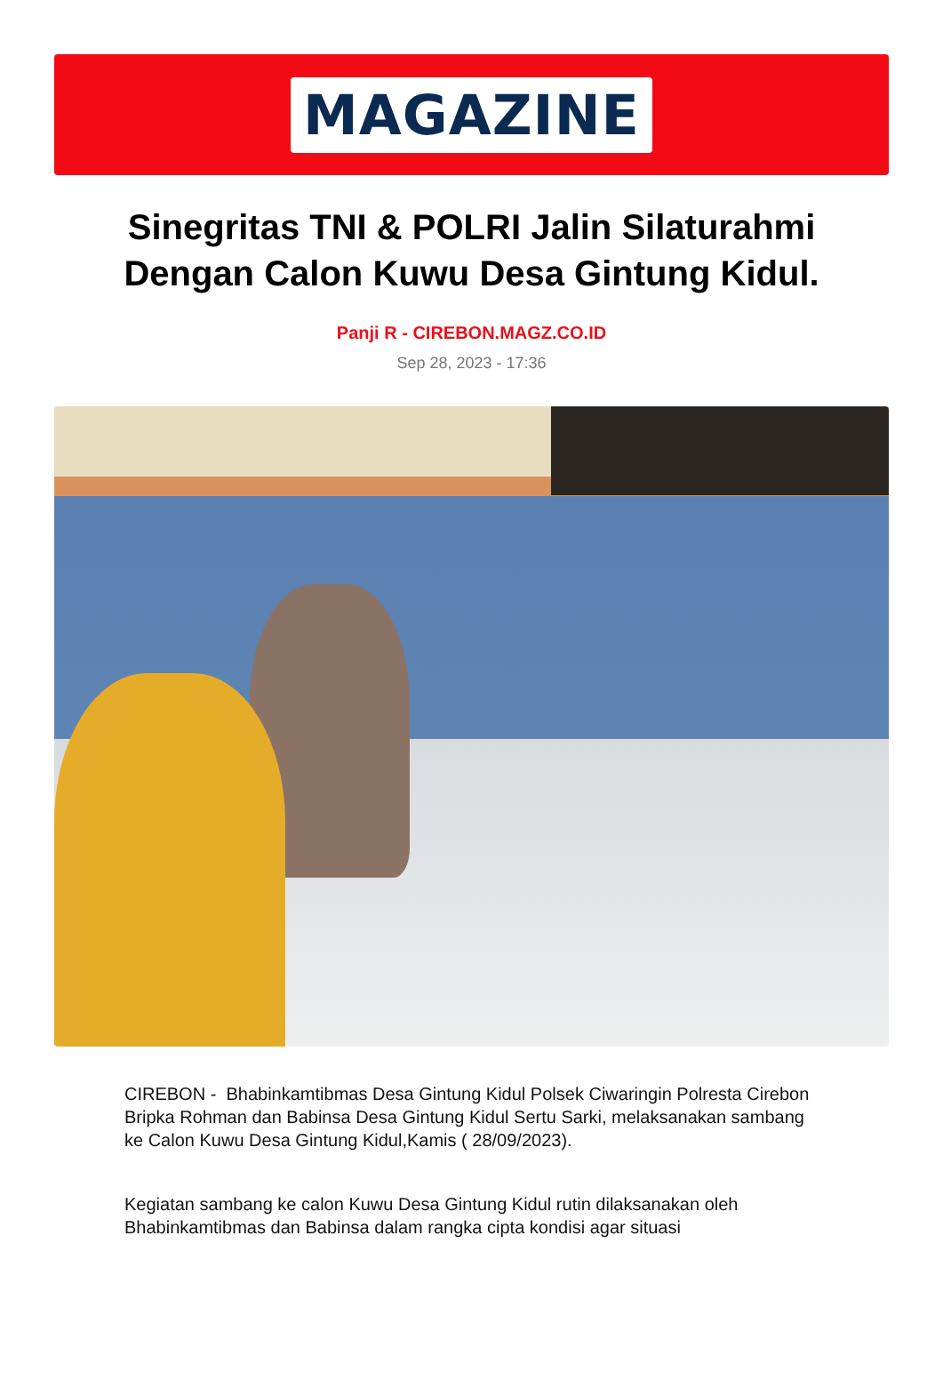MAGAZINE
Sinegritas TNI & POLRI Jalin Silaturahmi Dengan Calon Kuwu Desa Gintung Kidul.
Panji R - CIREBON.MAGZ.CO.ID
Sep 28, 2023 - 17:36
CIREBON - Bhabinkamtibmas Desa Gintung Kidul Polsek Ciwaringin Polresta Cirebon Bripka Rohman dan Babinsa Desa Gintung Kidul Sertu Sarki, melaksanakan sambang ke Calon Kuwu Desa Gintung Kidul,Kamis ( 28/09/2023).
Kegiatan sambang ke calon Kuwu Desa Gintung Kidul rutin dilaksanakan oleh Bhabinkamtibmas dan Babinsa dalam rangka cipta kondisi agar situasi